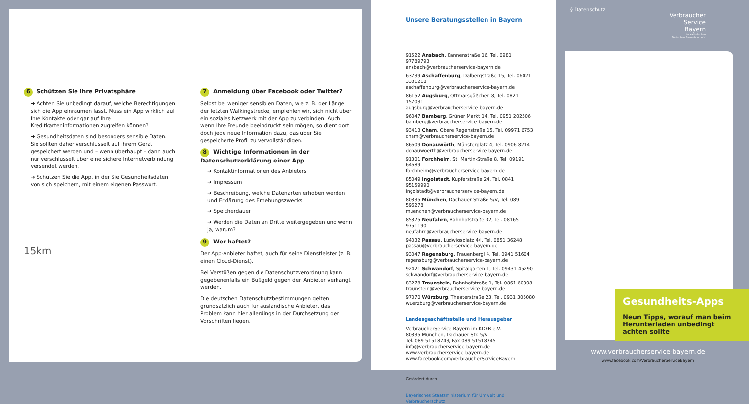6 Schützen Sie Ihre Privatsphäre
➜ Achten Sie unbedingt darauf, welche Berechtigungen sich die App einräumen lässt. Muss ein App wirklich auf Ihre Kontakte oder gar auf Ihre Kreditkarteninformationen zugreifen können?
➜ Gesundheitsdaten sind besonders sensible Daten. Sie sollten daher verschlüsselt auf ihrem Gerät gespeichert werden und – wenn überhaupt – dann auch nur verschlüsselt über eine sichere Internetverbindung versendet werden.
➜ Schützen Sie die App, in der Sie Gesundheitsdaten von sich speichern, mit einem eigenen Passwort.
15km
7 Anmeldung über Facebook oder Twitter?
Selbst bei weniger sensiblen Daten, wie z. B. der Länge der letzten Walkingstrecke, empfehlen wir, sich nicht über ein soziales Netzwerk mit der App zu verbinden. Auch wenn Ihre Freunde beeindruckt sein mögen, so dient dort doch jede neue Information dazu, das über Sie gespeicherte Profil zu vervollständigen.
8 Wichtige Informationen in der Datenschutzerklärung einer App
➜ Kontaktinformationen des Anbieters
➜ Impressum
➜ Beschreibung, welche Datenarten erhoben werden und Erklärung des Erhebungszwecks
➜ Speicherdauer
➜ Werden die Daten an Dritte weitergegeben und wenn ja, warum?
9 Wer haftet?
Der App-Anbieter haftet, auch für seine Dienstleister (z. B. einen Cloud-Dienst).
Bei Verstößen gegen die Datenschutzverordnung kann gegebenenfalls ein Bußgeld gegen den Anbieter verhängt werden.
Die deutschen Datenschutzbestimmungen gelten grundsätzlich auch für ausländische Anbieter, das Problem kann hier allerdings in der Durchsetzung der Vorschriften liegen.
Unsere Beratungsstellen in Bayern
91522 Ansbach, Kannenstraße 16, Tel. 0981 97789793
ansbach@verbraucherservice-bayern.de
63739 Aschaffenburg, Dalbergstraße 15, Tel. 06021 3301218
aschaffenburg@verbraucherservice-bayern.de
86152 Augsburg, Ottmarsgäßchen 8, Tel. 0821 157031
augsburg@verbraucherservice-bayern.de
96047 Bamberg, Grüner Markt 14, Tel. 0951 202506
bamberg@verbraucherservice-bayern.de
93413 Cham, Obere Regenstraße 15, Tel. 09971 6753
cham@verbraucherservice-bayern.de
86609 Donauwörth, Münsterplatz 4, Tel. 0906 8214
donauwoerth@verbraucherservice-bayern.de
91301 Forchheim, St. Martin-Straße 8, Tel. 09191 64689
forchheim@verbraucherservice-bayern.de
85049 Ingolstadt, Kupferstraße 24, Tel. 0841 95159990
ingolstadt@verbraucherservice-bayern.de
80335 München, Dachauer Straße 5/V, Tel. 089 596278
muenchen@verbraucherservice-bayern.de
85375 Neufahrn, Bahnhofstraße 32, Tel. 08165 9751190
neufahrn@verbraucherservice-bayern.de
94032 Passau, Ludwigsplatz 4/I, Tel. 0851 36248
passau@verbraucherservice-bayern.de
93047 Regensburg, Frauenbergl 4, Tel. 0941 51604
regensburg@verbraucherservice-bayern.de
92421 Schwandorf, Spitalgarten 1, Tel. 09431 45290
schwandorf@verbraucherservice-bayern.de
83278 Traunstein, Bahnhofstraße 1, Tel. 0861 60908
traunstein@verbraucherservice-bayern.de
97070 Würzburg, Theaterstraße 23, Tel. 0931 305080
wuerzburg@verbraucherservice-bayern.de
Landesgeschäftsstelle und Herausgeber
VerbraucherService Bayern im KDFB e.V.
80335 München, Dachauer Str. 5/V
Tel. 089 51518743, Fax 089 51518745
info@verbraucherservice-bayern.de
www.verbraucherservice-bayern.de
www.facebook.com/VerbraucherServiceBayern
Gefördert durch
Bayerisches Staatsministerium für Umwelt und Verbraucherschutz
§ Datenschutz
Verbraucher
Service
Bayern
im Katholischen
Deutschen Frauenbund e.V.
Gesundheits-Apps
Neun Tipps, worauf man beim Herunterladen unbedingt achten sollte
www.verbraucherservice-bayern.de
www.facebook.com/VerbraucherServiceBayern